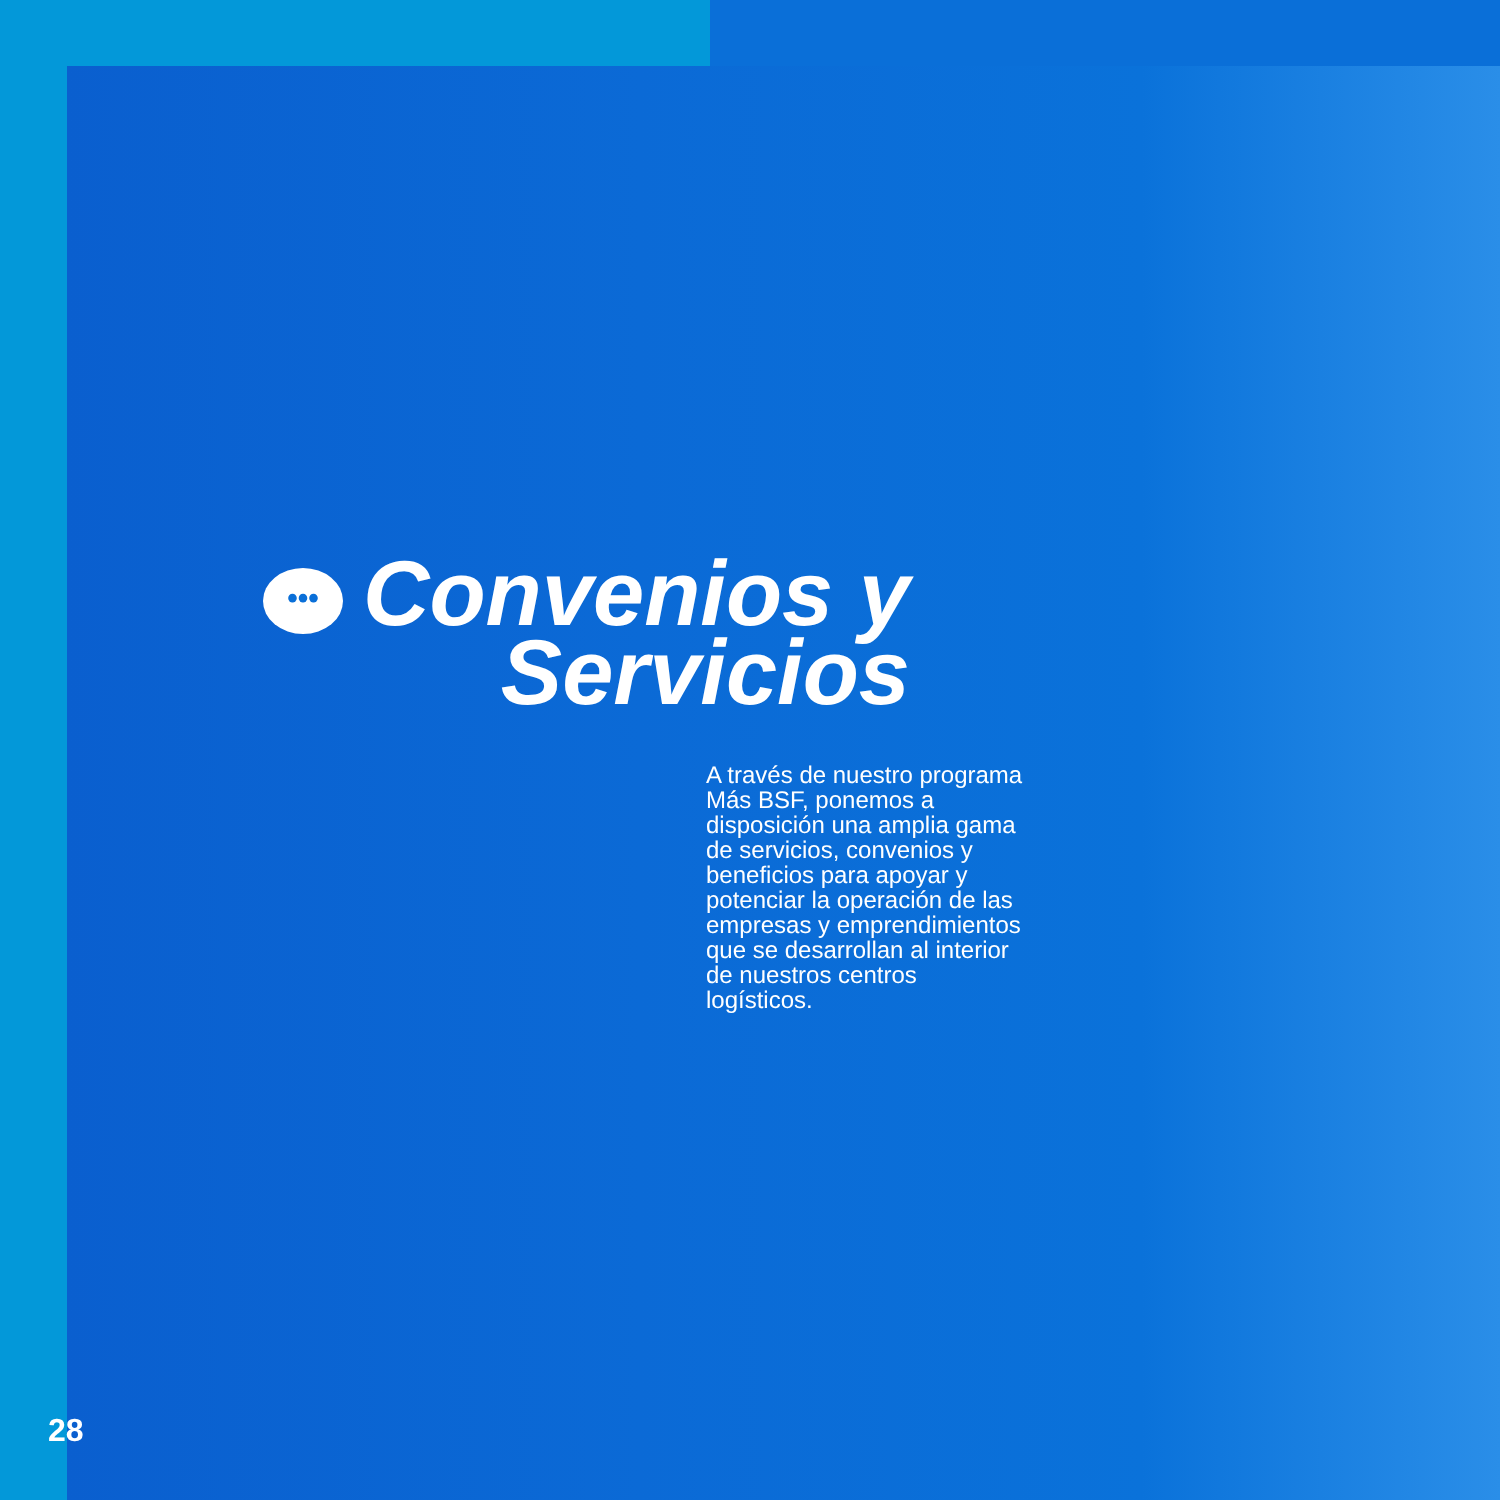••• Convenios y
Servicios
A través de nuestro programa Más BSF, ponemos a disposición una amplia gama de servicios, convenios y beneficios para apoyar y potenciar la operación de las empresas y emprendimientos que se desarrollan al interior de nuestros centros logísticos.
28